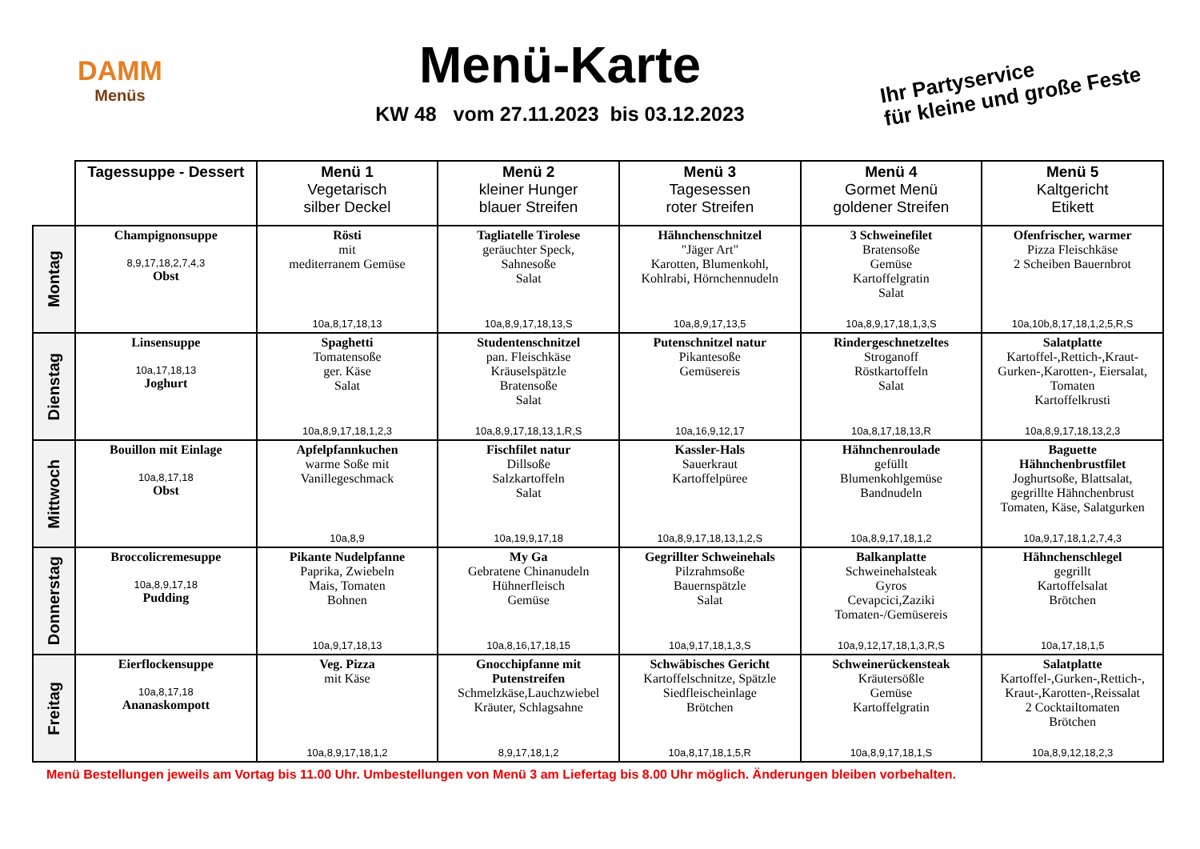DAMM
Menüs
Menü-Karte
KW 48 vom 27.11.2023 bis 03.12.2023
Ihr Partyservice
für kleine und große Feste
| | Tagessuppe - Dessert | Menü 1 Vegetarisch silber Deckel | Menü 2 kleiner Hunger blauer Streifen | Menü 3 Tagesessen roter Streifen | Menü 4 Gormet Menü goldener Streifen | Menü 5 Kaltgericht Etikett |
| --- | --- | --- | --- | --- | --- | --- |
| Montag | Champignonsuppe 8,9,17,18,2,7,4,3 Obst | Rösti mit mediterranem Gemüse 10a,8,17,18,13 | Tagliatelle Tirolese geräuchter Speck, Sahnesoße Salat 10a,8,9,17,18,13,S | Hähnchenschnitzel "Jäger Art" Karotten, Blumenkohl, Kohlrabi, Hörnchennudeln 10a,8,9,17,13,5 | 3 Schweinefilet Bratensoße Gemüse Kartoffelgratin Salat 10a,8,9,17,18,1,3,S | Ofenfrischer, warmer Pizza Fleischkäse 2 Scheiben Bauernbrot 10a,10b,8,17,18,1,2,5,R,S |
| Dienstag | Linsensuppe 10a,17,18,13 Joghurt | Spaghetti Tomatensoße ger. Käse Salat 10a,8,9,17,18,1,2,3 | Studentenschnitzel pan. Fleischkäse Kräuselspätzle Bratensoße Salat 10a,8,9,17,18,13,1,R,S | Putenschnitzel natur Pikantesoße Gemüsereis 10a,16,9,12,17 | Rindergeschnetzeltes Stroganoff Röstkartoffeln Salat 10a,8,17,18,13,R | Salatplatte Kartoffel-,Rettich-,Kraut- Gurken-,Karotten-, Eiersalat, Tomaten Kartoffelkrusti 10a,8,9,17,18,13,2,3 |
| Mittwoch | Bouillon mit Einlage 10a,8,17,18 Obst | Apfelpfannkuchen warme Soße mit Vanillegeschmack 10a,8,9 | Fischfilet natur Dillsoße Salzkartoffeln Salat 10a,19,9,17,18 | Kassler-Hals Sauerkraut Kartoffelpüree 10a,8,9,17,18,13,1,2,S | Hähnchenroulade gefüllt Blumenkohlgemüse Bandnudeln 10a,8,9,17,18,1,2 | Baguette Hähnchenbrustfilet Joghurtsoße, Blattsalat, gegrillte Hähnchenbrust Tomaten, Käse, Salatgurken 10a,9,17,18,1,2,7,4,3 |
| Donnerstag | Broccolicremesuppe 10a,8,9,17,18 Pudding | Pikante Nudelpfanne Paprika, Zwiebeln Mais, Tomaten Bohnen 10a,9,17,18,13 | My Ga Gebratene Chinanudeln Hühnerfleisch Gemüse 10a,8,16,17,18,15 | Gegrillter Schweinehals Pilzrahmsoße Bauernspätzle Salat 10a,9,17,18,1,3,S | Balkanplatte Schweinehalsteak Gyros Cevapcici,Zaziki Tomaten-/Gemüsereis 10a,9,12,17,18,1,3,R,S | Hähnchenschlegel gegrillt Kartoffelsalat Brötchen 10a,17,18,1,5 |
| Freitag | Eierflockensuppe 10a,8,17,18 Ananaskompott | Veg. Pizza mit Käse 10a,8,9,17,18,1,2 | Gnocchipfanne mit Putenstreifen Schmelzkäse,Lauchzwiebel Kräuter, Schlagsahne 8,9,17,18,1,2 | Schwäbisches Gericht Kartoffelschnitze, Spätzle Siedfleischeinlage Brötchen 10a,8,17,18,1,5,R | Schweinerückensteak Kräutersößle Gemüse Kartoffelgratin 10a,8,9,17,18,1,S | Salatplatte Kartoffel-,Gurken-,Rettich-, Kraut-,Karotten-,Reissalat 2 Cocktailtomaten Brötchen 10a,8,9,12,18,2,3 |
Menü Bestellungen jeweils am Vortag bis 11.00 Uhr. Umbestellungen von Menü 3 am Liefertag bis 8.00 Uhr möglich. Änderungen bleiben vorbehalten.